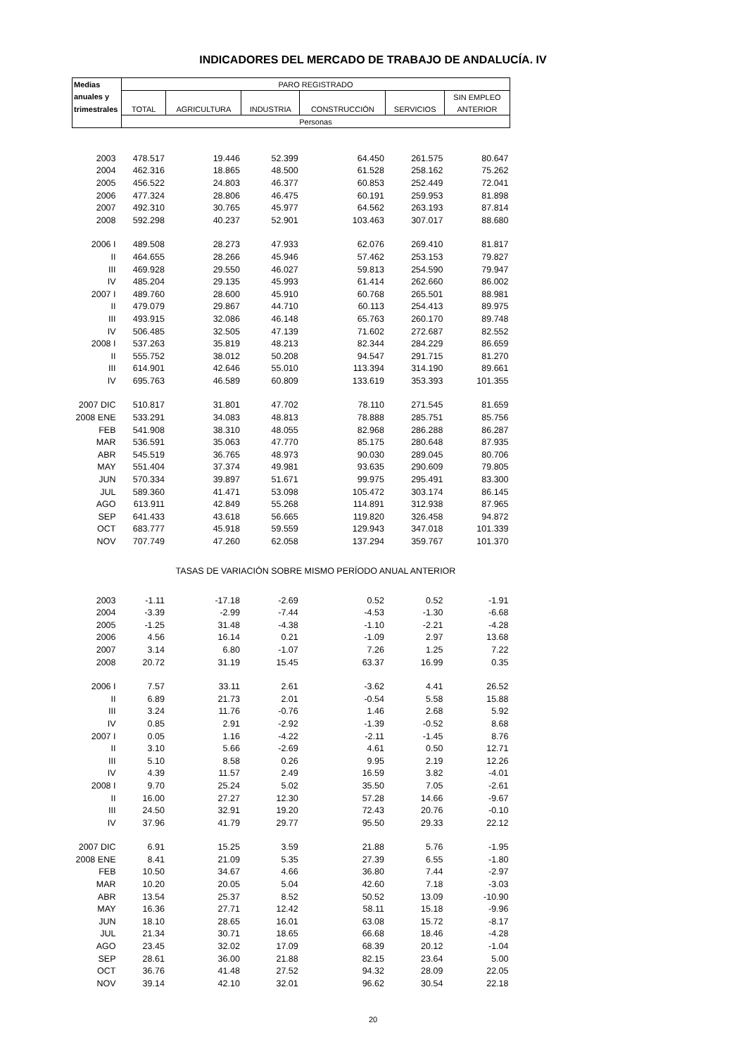INDICADORES DEL MERCADO DE TRABAJO DE ANDALUCÍA. IV
| Medias | PARO REGISTRADO | | | | | |
| --- | --- | --- | --- | --- | --- | --- |
| anuales y | | | | | | SIN EMPLEO |
| trimestrales | TOTAL | AGRICULTURA | INDUSTRIA | CONSTRUCCIÓN | SERVICIOS | ANTERIOR |
| | Personas | | | | | |
| 2003 | 478.517 | 19.446 | 52.399 | 64.450 | 261.575 | 80.647 |
| 2004 | 462.316 | 18.865 | 48.500 | 61.528 | 258.162 | 75.262 |
| 2005 | 456.522 | 24.803 | 46.377 | 60.853 | 252.449 | 72.041 |
| 2006 | 477.324 | 28.806 | 46.475 | 60.191 | 259.953 | 81.898 |
| 2007 | 492.310 | 30.765 | 45.977 | 64.562 | 263.193 | 87.814 |
| 2008 | 592.298 | 40.237 | 52.901 | 103.463 | 307.017 | 88.680 |
| 2006 I | 489.508 | 28.273 | 47.933 | 62.076 | 269.410 | 81.817 |
| II | 464.655 | 28.266 | 45.946 | 57.462 | 253.153 | 79.827 |
| III | 469.928 | 29.550 | 46.027 | 59.813 | 254.590 | 79.947 |
| IV | 485.204 | 29.135 | 45.993 | 61.414 | 262.660 | 86.002 |
| 2007 I | 489.760 | 28.600 | 45.910 | 60.768 | 265.501 | 88.981 |
| II | 479.079 | 29.867 | 44.710 | 60.113 | 254.413 | 89.975 |
| III | 493.915 | 32.086 | 46.148 | 65.763 | 260.170 | 89.748 |
| IV | 506.485 | 32.505 | 47.139 | 71.602 | 272.687 | 82.552 |
| 2008 I | 537.263 | 35.819 | 48.213 | 82.344 | 284.229 | 86.659 |
| II | 555.752 | 38.012 | 50.208 | 94.547 | 291.715 | 81.270 |
| III | 614.901 | 42.646 | 55.010 | 113.394 | 314.190 | 89.661 |
| IV | 695.763 | 46.589 | 60.809 | 133.619 | 353.393 | 101.355 |
| 2007 DIC | 510.817 | 31.801 | 47.702 | 78.110 | 271.545 | 81.659 |
| 2008 ENE | 533.291 | 34.083 | 48.813 | 78.888 | 285.751 | 85.756 |
| FEB | 541.908 | 38.310 | 48.055 | 82.968 | 286.288 | 86.287 |
| MAR | 536.591 | 35.063 | 47.770 | 85.175 | 280.648 | 87.935 |
| ABR | 545.519 | 36.765 | 48.973 | 90.030 | 289.045 | 80.706 |
| MAY | 551.404 | 37.374 | 49.981 | 93.635 | 290.609 | 79.805 |
| JUN | 570.334 | 39.897 | 51.671 | 99.975 | 295.491 | 83.300 |
| JUL | 589.360 | 41.471 | 53.098 | 105.472 | 303.174 | 86.145 |
| AGO | 613.911 | 42.849 | 55.268 | 114.891 | 312.938 | 87.965 |
| SEP | 641.433 | 43.618 | 56.665 | 119.820 | 326.458 | 94.872 |
| OCT | 683.777 | 45.918 | 59.559 | 129.943 | 347.018 | 101.339 |
| NOV | 707.749 | 47.260 | 62.058 | 137.294 | 359.767 | 101.370 |
| | TASAS DE VARIACIÓN SOBRE MISMO PERÍODO ANUAL ANTERIOR | | | | | |
| 2003 | -1.11 | -17.18 | -2.69 | 0.52 | 0.52 | -1.91 |
| 2004 | -3.39 | -2.99 | -7.44 | -4.53 | -1.30 | -6.68 |
| 2005 | -1.25 | 31.48 | -4.38 | -1.10 | -2.21 | -4.28 |
| 2006 | 4.56 | 16.14 | 0.21 | -1.09 | 2.97 | 13.68 |
| 2007 | 3.14 | 6.80 | -1.07 | 7.26 | 1.25 | 7.22 |
| 2008 | 20.72 | 31.19 | 15.45 | 63.37 | 16.99 | 0.35 |
| 2006 I | 7.57 | 33.11 | 2.61 | -3.62 | 4.41 | 26.52 |
| II | 6.89 | 21.73 | 2.01 | -0.54 | 5.58 | 15.88 |
| III | 3.24 | 11.76 | -0.76 | 1.46 | 2.68 | 5.92 |
| IV | 0.85 | 2.91 | -2.92 | -1.39 | -0.52 | 8.68 |
| 2007 I | 0.05 | 1.16 | -4.22 | -2.11 | -1.45 | 8.76 |
| II | 3.10 | 5.66 | -2.69 | 4.61 | 0.50 | 12.71 |
| III | 5.10 | 8.58 | 0.26 | 9.95 | 2.19 | 12.26 |
| IV | 4.39 | 11.57 | 2.49 | 16.59 | 3.82 | -4.01 |
| 2008 I | 9.70 | 25.24 | 5.02 | 35.50 | 7.05 | -2.61 |
| II | 16.00 | 27.27 | 12.30 | 57.28 | 14.66 | -9.67 |
| III | 24.50 | 32.91 | 19.20 | 72.43 | 20.76 | -0.10 |
| IV | 37.96 | 41.79 | 29.77 | 95.50 | 29.33 | 22.12 |
| 2007 DIC | 6.91 | 15.25 | 3.59 | 21.88 | 5.76 | -1.95 |
| 2008 ENE | 8.41 | 21.09 | 5.35 | 27.39 | 6.55 | -1.80 |
| FEB | 10.50 | 34.67 | 4.66 | 36.80 | 7.44 | -2.97 |
| MAR | 10.20 | 20.05 | 5.04 | 42.60 | 7.18 | -3.03 |
| ABR | 13.54 | 25.37 | 8.52 | 50.52 | 13.09 | -10.90 |
| MAY | 16.36 | 27.71 | 12.42 | 58.11 | 15.18 | -9.96 |
| JUN | 18.10 | 28.65 | 16.01 | 63.08 | 15.72 | -8.17 |
| JUL | 21.34 | 30.71 | 18.65 | 66.68 | 18.46 | -4.28 |
| AGO | 23.45 | 32.02 | 17.09 | 68.39 | 20.12 | -1.04 |
| SEP | 28.61 | 36.00 | 21.88 | 82.15 | 23.64 | 5.00 |
| OCT | 36.76 | 41.48 | 27.52 | 94.32 | 28.09 | 22.05 |
| NOV | 39.14 | 42.10 | 32.01 | 96.62 | 30.54 | 22.18 |
20